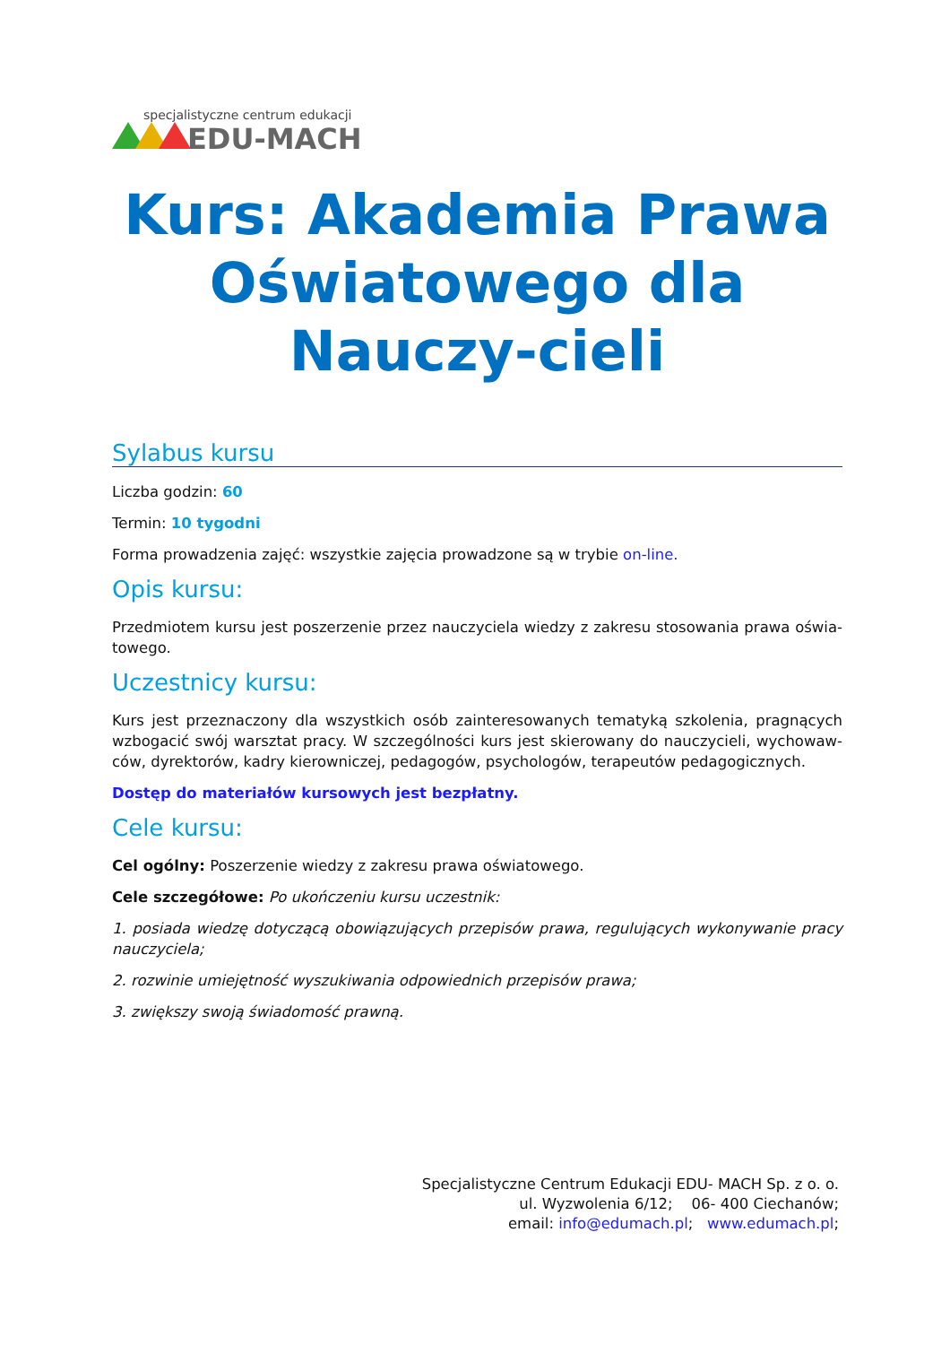specjalistyczne centrum edukacji
EDU-MACH
Kurs: Akademia Prawa Oświatowego dla Nauczy-cieli
Sylabus kursu
Liczba godzin: 60
Termin: 10 tygodni
Forma prowadzenia zajęć: wszystkie zajęcia prowadzone są w trybie on-line.
Opis kursu:
Przedmiotem kursu jest poszerzenie przez nauczyciela wiedzy z zakresu stosowania prawa oświa-towego.
Uczestnicy kursu:
Kurs jest przeznaczony dla wszystkich osób zainteresowanych tematyką szkolenia, pragnących wzbogacić swój warsztat pracy. W szczególności kurs jest skierowany do nauczycieli, wychowaw-ców, dyrektorów, kadry kierowniczej, pedagogów, psychologów, terapeutów pedagogicznych.
Dostęp do materiałów kursowych jest bezpłatny.
Cele kursu:
Cel ogólny: Poszerzenie wiedzy z zakresu prawa oświatowego.
Cele szczegółowe: Po ukończeniu kursu uczestnik:
1. posiada wiedzę dotyczącą obowiązujących przepisów prawa, regulujących wykonywanie pracy nauczyciela;
2. rozwinie umiejętność wyszukiwania odpowiednich przepisów prawa;
3. zwiększy swoją świadomość prawną.
Specjalistyczne Centrum Edukacji EDU- MACH Sp. z o. o.
ul. Wyzwolenia 6/12; 06- 400 Ciechanów;
email: info@edumach.pl; www.edumach.pl;